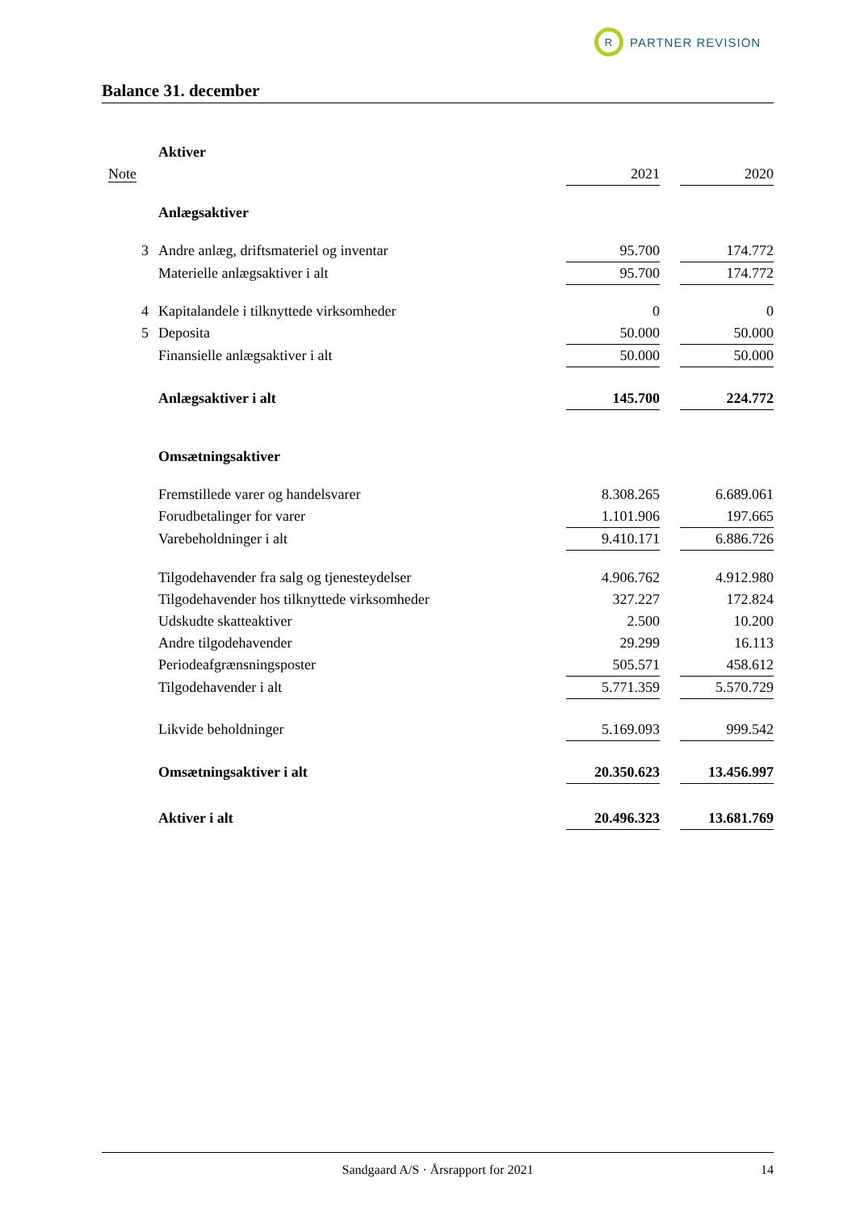R PARTNER REVISION
Balance 31. december
| | Aktiver | | | |
| Note | | 2021 | | 2020 |
| | Anlægsaktiver | | | |
| 3 | Andre anlæg, driftsmateriel og inventar | 95.700 | | 174.772 |
| | Materielle anlægsaktiver i alt | 95.700 | | 174.772 |
| 4 | Kapitalandele i tilknyttede virksomheder | 0 | | 0 |
| 5 | Deposita | 50.000 | | 50.000 |
| | Finansielle anlægsaktiver i alt | 50.000 | | 50.000 |
| | Anlægsaktiver i alt | 145.700 | | 224.772 |
| | Omsætningsaktiver | | | |
| | Fremstillede varer og handelsvarer | 8.308.265 | | 6.689.061 |
| | Forudbetalinger for varer | 1.101.906 | | 197.665 |
| | Varebeholdninger i alt | 9.410.171 | | 6.886.726 |
| | Tilgodehavender fra salg og tjenesteydelser | 4.906.762 | | 4.912.980 |
| | Tilgodehavender hos tilknyttede virksomheder | 327.227 | | 172.824 |
| | Udskudte skatteaktiver | 2.500 | | 10.200 |
| | Andre tilgodehavender | 29.299 | | 16.113 |
| | Periodeafgrænsningsposter | 505.571 | | 458.612 |
| | Tilgodehavender i alt | 5.771.359 | | 5.570.729 |
| | Likvide beholdninger | 5.169.093 | | 999.542 |
| | Omsætningsaktiver i alt | 20.350.623 | | 13.456.997 |
| | Aktiver i alt | 20.496.323 | | 13.681.769 |
Sandgaard A/S · Årsrapport for 2021 14